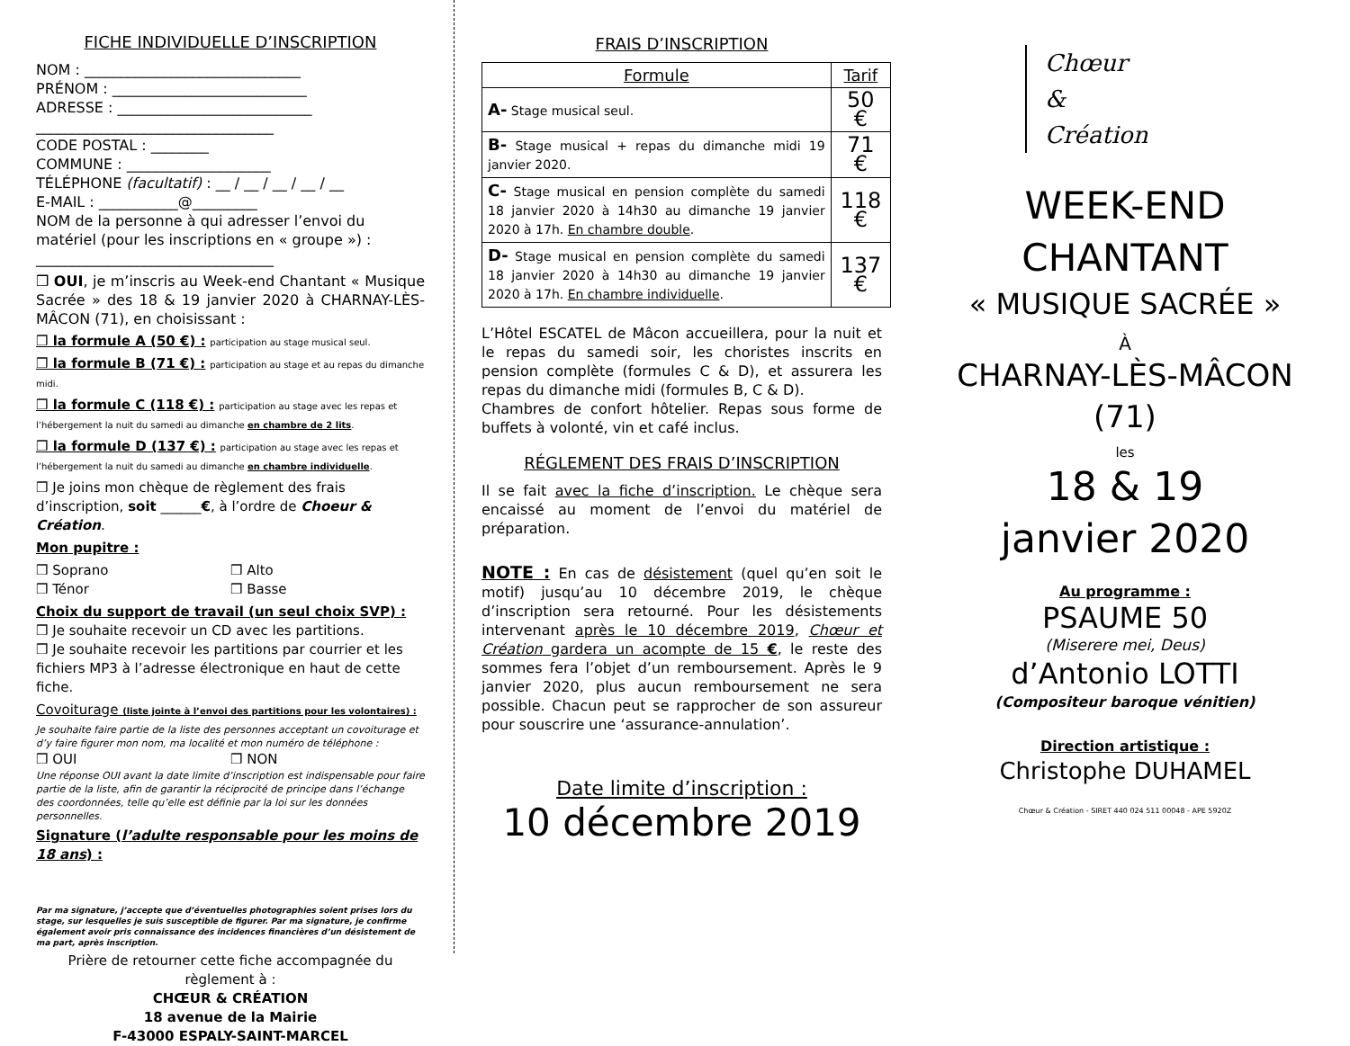FICHE INDIVIDUELLE D’INSCRIPTION
NOM : ______________________________
PRÉNOM : ___________________________
ADRESSE : ___________________________
_________________________________
CODE POSTAL : ________
COMMUNE : ____________________
TÉLÉPHONE (facultatif) : __ / __ / __ / __ / __
E-MAIL : ___________@_________
NOM de la personne à qui adresser l’envoi du matériel (pour les inscriptions en « groupe ») :
_________________________________
❒ OUI, je m’inscris au Week-end Chantant « Musique Sacrée » des 18 & 19 janvier 2020 à CHARNAY-LÈS-MÂCON (71), en choisissant :
❒ la formule A (50 €) : participation au stage musical seul.
❒ la formule B (71 €) : participation au stage et au repas du dimanche midi.
❒ la formule C (118 €) : participation au stage avec les repas et l’hébergement la nuit du samedi au dimanche en chambre de 2 lits.
❒ la formule D (137 €) : participation au stage avec les repas et l’hébergement la nuit du samedi au dimanche en chambre individuelle.
❒ Je joins mon chèque de règlement des frais d’inscription, soit ______€, à l’ordre de Choeur & Création.
Mon pupitre :
❒ Soprano ❒ Alto
❒ Ténor ❒ Basse
Choix du support de travail (un seul choix SVP) :
❒ Je souhaite recevoir un CD avec les partitions.
❒ Je souhaite recevoir les partitions par courrier et les fichiers MP3 à l’adresse électronique en haut de cette fiche.
Covoiturage (liste jointe à l’envoi des partitions pour les volontaires) :
Je souhaite faire partie de la liste des personnes acceptant un covoiturage et d’y faire figurer mon nom, ma localité et mon numéro de téléphone :
❒ OUI ❒ NON
Une réponse OUI avant la date limite d’inscription est indispensable pour faire partie de la liste, afin de garantir la réciprocité de principe dans l’échange des coordonnées, telle qu’elle est définie par la loi sur les données personnelles.
Signature (l’adulte responsable pour les moins de 18 ans) :
Par ma signature, j’accepte que d’éventuelles photographies soient prises lors du stage, sur lesquelles je suis susceptible de figurer. Par ma signature, je confirme également avoir pris connaissance des incidences financières d’un désistement de ma part, après inscription.
Prière de retourner cette fiche accompagnée du règlement à :
CHŒUR & CRÉATION
18 avenue de la Mairie
F-43000 ESPALY-SAINT-MARCEL
FRAIS D’INSCRIPTION
| Formule | Tarif |
| --- | --- |
| A- Stage musical seul. | 50 € |
| B- Stage musical + repas du dimanche midi 19 janvier 2020. | 71 € |
| C- Stage musical en pension complète du samedi 18 janvier 2020 à 14h30 au dimanche 19 janvier 2020 à 17h. En chambre double . | 118 € |
| D- Stage musical en pension complète du samedi 18 janvier 2020 à 14h30 au dimanche 19 janvier 2020 à 17h. En chambre individuelle . | 137 € |
L’Hôtel ESCATEL de Mâcon accueillera, pour la nuit et le repas du samedi soir, les choristes inscrits en pension complète (formules C & D), et assurera les repas du dimanche midi (formules B, C & D).
Chambres de confort hôtelier. Repas sous forme de buffets à volonté, vin et café inclus.
RÉGLEMENT DES FRAIS D’INSCRIPTION
Il se fait avec la fiche d’inscription. Le chèque sera encaissé au moment de l’envoi du matériel de préparation.
NOTE : En cas de désistement (quel qu’en soit le motif) jusqu’au 10 décembre 2019, le chèque d’inscription sera retourné. Pour les désistements intervenant après le 10 décembre 2019, Chœur et Création gardera un acompte de 15 €, le reste des sommes fera l’objet d’un remboursement. Après le 9 janvier 2020, plus aucun remboursement ne sera possible. Chacun peut se rapprocher de son assureur pour souscrire une ‘assurance-annulation’.
Date limite d’inscription :
10 décembre 2019
Chœur
&
Création
WEEK-END
CHANTANT
« MUSIQUE SACRÉE »
À
CHARNAY-LÈS-MÂCON
(71)
les
18 & 19
janvier 2020
Au programme :
PSAUME 50
(Miserere mei, Deus)
d’Antonio LOTTI
(Compositeur baroque vénitien)
Direction artistique :
Christophe DUHAMEL
Chœur & Création - SIRET 440 024 511 00048 - APE 5920Z